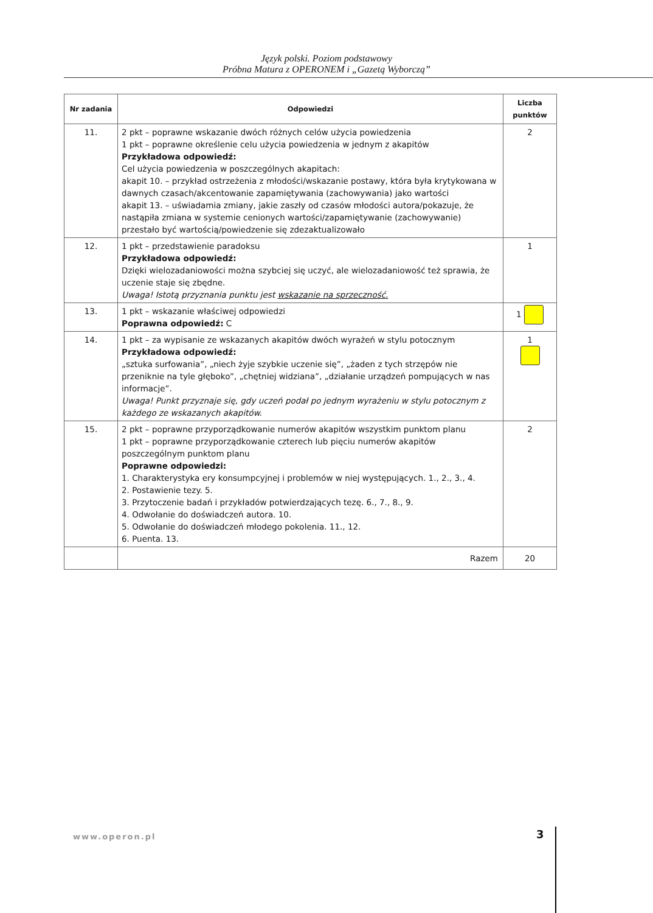Język polski. Poziom podstawowy
Próbna Matura z OPERONEM i „Gazetą Wyborczą”
| Nr zadania | Odpowiedzi | Liczba punktów |
| --- | --- | --- |
| 11. | 2 pkt – poprawne wskazanie dwóch różnych celów użycia powiedzenia 1 pkt – poprawne określenie celu użycia powiedzenia w jednym z akapitów Przykładowa odpowiedź: Cel użycia powiedzenia w poszczególnych akapitach: akapit 10. – przykład ostrzeżenia z młodości/wskazanie postawy, która była krytykowana w dawnych czasach/akcentowanie zapamiętywania (zachowywania) jako wartości akapit 13. – uświadamia zmiany, jakie zaszły od czasów młodości autora/pokazuje, że nastąpiła zmiana w systemie cenionych wartości/zapamiętywanie (zachowywanie) przestało być wartością/powiedzenie się zdezaktualizowało | 2 |
| 12. | 1 pkt – przedstawienie paradoksu Przykładowa odpowiedź: Dzięki wielozadaniowości można szybciej się uczyć, ale wielozadaniowość też sprawia, że uczenie staje się zbędne. Uwaga! Istotą przyznania punktu jest wskazanie na sprzeczność. | 1 |
| 13. | 1 pkt – wskazanie właściwej odpowiedzi Poprawna odpowiedź: C | 1 |
| 14. | 1 pkt – za wypisanie ze wskazanych akapitów dwóch wyrażeń w stylu potocznym Przykładowa odpowiedź: „sztuka surfowania”, „niech żyje szybkie uczenie się”, „żaden z tych strzępów nie przeniknie na tyle głęboko”, „chętniej widziana”, „działanie urządzeń pompujących w nas informacje”. Uwaga! Punkt przyznaje się, gdy uczeń podał po jednym wyrażeniu w stylu potocznym z każdego ze wskazanych akapitów. | 1 |
| 15. | 2 pkt – poprawne przyporządkowanie numerów akapitów wszystkim punktom planu 1 pkt – poprawne przyporządkowanie czterech lub pięciu numerów akapitów poszczególnym punktom planu Poprawne odpowiedzi: 1. Charakterystyka ery konsumpcyjnej i problemów w niej występujących. 1., 2., 3., 4. 2. Postawienie tezy. 5. 3. Przytoczenie badań i przykładów potwierdzających tezę. 6., 7., 8., 9. 4. Odwołanie do doświadczeń autora. 10. 5. Odwołanie do doświadczeń młodego pokolenia. 11., 12. 6. Puenta. 13. | 2 |
| | Razem | 20 |
www.operon.pl 3